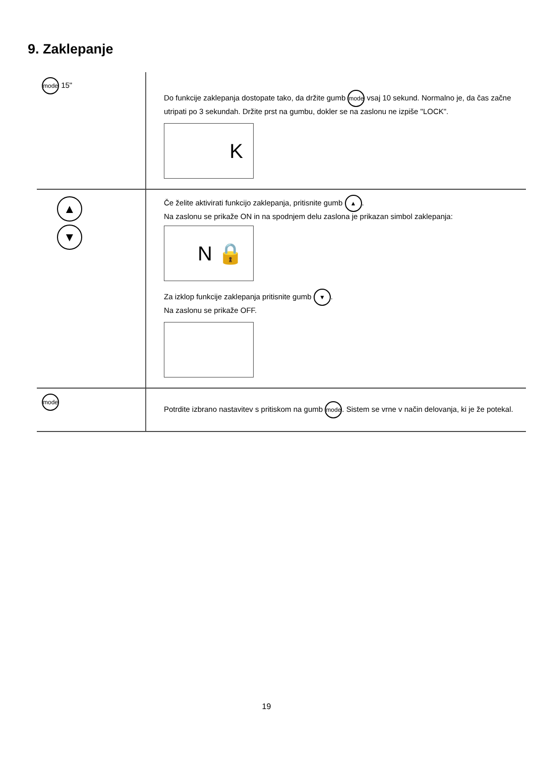9. Zaklepanje
| mode 15" | Do funkcije zaklepanja dostopate tako, da držite gumb mode vsaj 10 sekund. Normalno je, da čas začne utripati po 3 sekundah. Držite prst na gumbu, dokler se na zaslonu ne izpiše "LOCK". K |
| ▲ ▼ | Če želite aktivirati funkcijo zaklepanja, pritisnite gumb ▲ . Na zaslonu se prikaže ON in na spodnjem delu zaslona je prikazan simbol zaklepanja: N 🔒 Za izklop funkcije zaklepanja pritisnite gumb ▼ . Na zaslonu se prikaže OFF. |
| mode | Potrdite izbrano nastavitev s pritiskom na gumb mode . Sistem se vrne v način delovanja, ki je že potekal. |
19